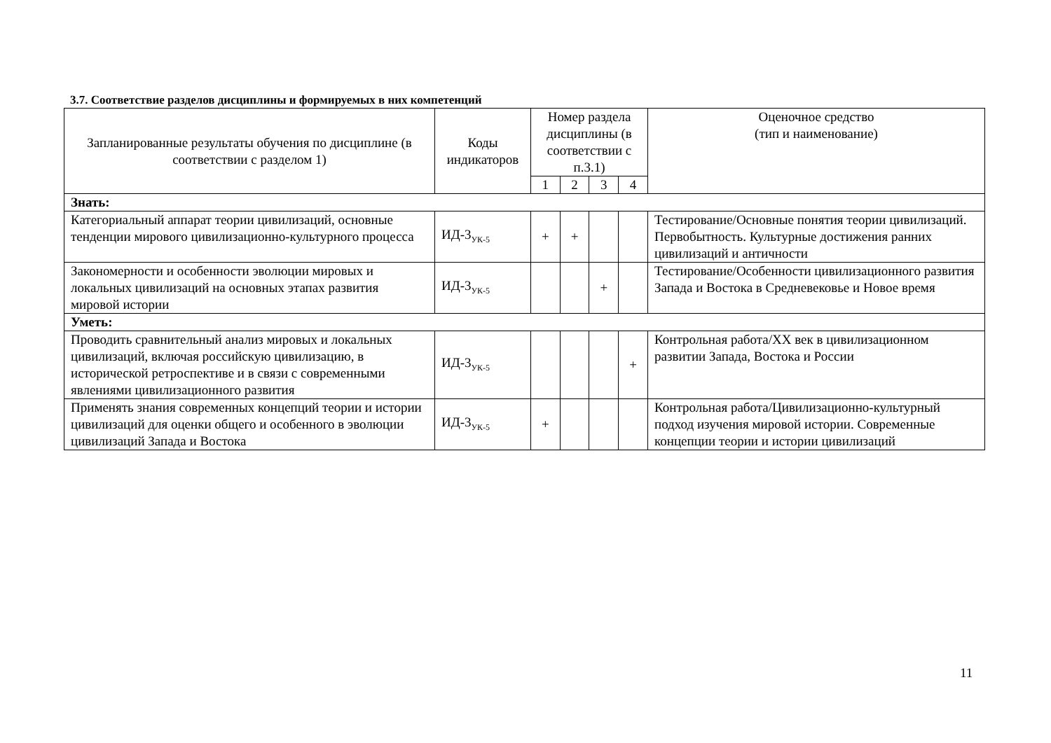3.7. Соответствие разделов дисциплины и формируемых в них компетенций
| Запланированные результаты обучения по дисциплине (в соответствии с разделом 1) | Коды индикаторов | Номер раздела дисциплины (в соответствии с п.3.1) | | | | Оценочное средство (тип и наименование) |
| --- | --- | --- | --- | --- | --- | --- |
| | | 1 | 2 | 3 | 4 | |
| Знать: | | | | | | |
| Категориальный аппарат теории цивилизаций, основные тенденции мирового цивилизационно-культурного процесса | ИД-3<sub>УК-5</sub> | + | + | | | Тестирование/Основные понятия теории цивилизаций. Первобытность. Культурные достижения ранних цивилизаций и античности |
| Закономерности и особенности эволюции мировых и локальных цивилизаций на основных этапах развития мировой истории | ИД-3<sub>УК-5</sub> | | | + | | Тестирование/Особенности цивилизационного развития Запада и Востока в Средневековье и Новое время |
| Уметь: | | | | | | |
| Проводить сравнительный анализ мировых и локальных цивилизаций, включая российскую цивилизацию, в исторической ретроспективе и в связи с современными явлениями цивилизационного развития | ИД-3<sub>УК-5</sub> | | | | + | Контрольная работа/XX век в цивилизационном развитии Запада, Востока и России |
| Применять знания современных концепций теории и истории цивилизаций для оценки общего и особенного в эволюции цивилизаций Запада и Востока | ИД-3<sub>УК-5</sub> | + | | | | Контрольная работа/Цивилизационно-культурный подход изучения мировой истории. Современные концепции теории и истории цивилизаций |
11